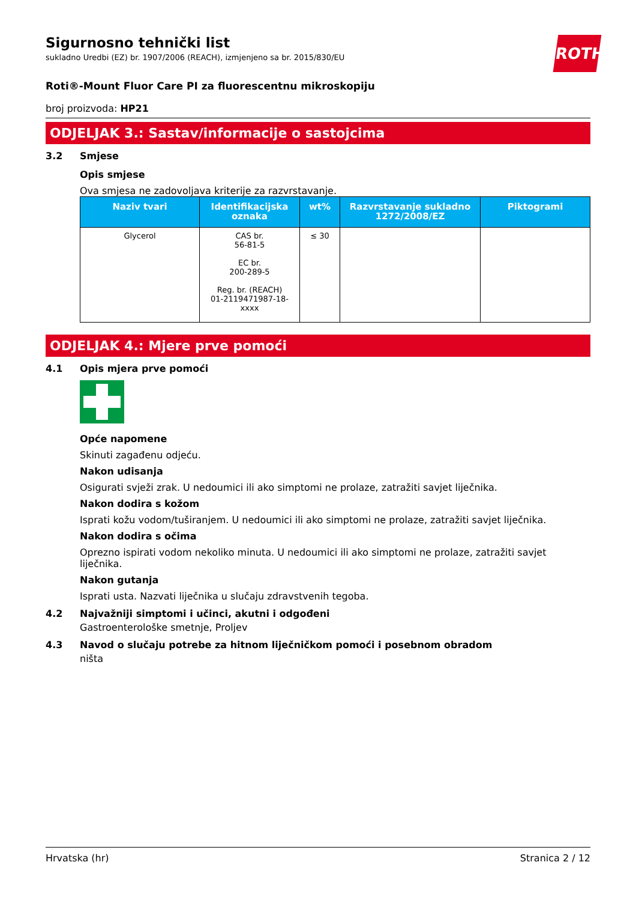ROTH
Sigurnosno tehnički list
sukladno Uredbi (EZ) br. 1907/2006 (REACH), izmjenjeno sa br. 2015/830/EU
Roti®-Mount Fluor Care PI za fluorescentnu mikroskopiju
broj proizvoda: HP21
ODJELJAK 3.: Sastav/informacije o sastojcima
3.2 Smjese
Opis smjese
Ova smjesa ne zadovoljava kriterije za razvrstavanje.
| Naziv tvari | Identifikacijska oznaka | wt% | Razvrstavanje sukladno 1272/2008/EZ | Piktogrami |
| --- | --- | --- | --- | --- |
| Glycerol | CAS br. 56-81-5 EC br. 200-289-5 Reg. br. (REACH) 01-2119471987-18- xxxx | ≤ 30 | | |
ODJELJAK 4.: Mjere prve pomoći
4.1 Opis mjera prve pomoći
Opće napomene
Skinuti zagađenu odjeću.
Nakon udisanja
Osigurati svježi zrak. U nedoumici ili ako simptomi ne prolaze, zatražiti savjet liječnika.
Nakon dodira s kožom
Isprati kožu vodom/tuširanjem. U nedoumici ili ako simptomi ne prolaze, zatražiti savjet liječnika.
Nakon dodira s očima
Oprezno ispirati vodom nekoliko minuta. U nedoumici ili ako simptomi ne prolaze, zatražiti savjet liječnika.
Nakon gutanja
Isprati usta. Nazvati liječnika u slučaju zdravstvenih tegoba.
4.2 Najvažniji simptomi i učinci, akutni i odgođeni
Gastroenterološke smetnje, Proljev
4.3 Navod o slučaju potrebe za hitnom liječničkom pomoći i posebnom obradom
ništa
Hrvatska (hr) Stranica 2 / 12